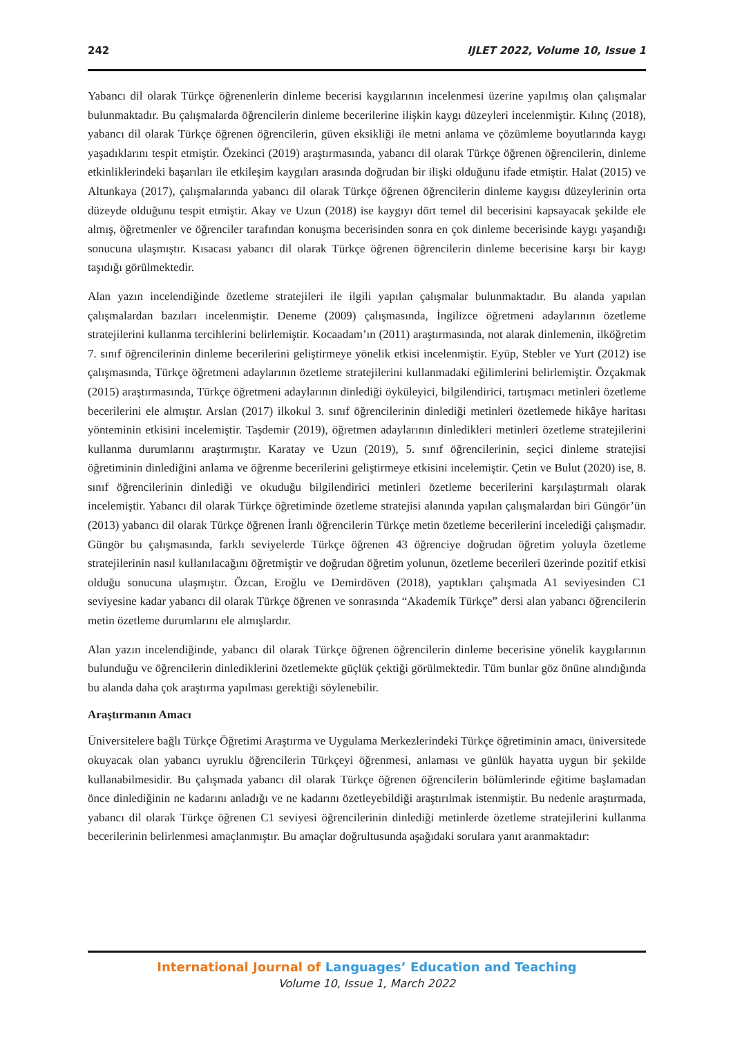242 IJLET 2022, Volume 10, Issue 1
Yabancı dil olarak Türkçe öğrenenlerin dinleme becerisi kaygılarının incelenmesi üzerine yapılmış olan çalışmalar bulunmaktadır. Bu çalışmalarda öğrencilerin dinleme becerilerine ilişkin kaygı düzeyleri incelenmiştir. Kılınç (2018), yabancı dil olarak Türkçe öğrenen öğrencilerin, güven eksikliği ile metni anlama ve çözümleme boyutlarında kaygı yaşadıklarını tespit etmiştir. Özekinci (2019) araştırmasında, yabancı dil olarak Türkçe öğrenen öğrencilerin, dinleme etkinliklerindeki başarıları ile etkileşim kaygıları arasında doğrudan bir ilişki olduğunu ifade etmiştir. Halat (2015) ve Altunkaya (2017), çalışmalarında yabancı dil olarak Türkçe öğrenen öğrencilerin dinleme kaygısı düzeylerinin orta düzeyde olduğunu tespit etmiştir. Akay ve Uzun (2018) ise kaygıyı dört temel dil becerisini kapsayacak şekilde ele almış, öğretmenler ve öğrenciler tarafından konuşma becerisinden sonra en çok dinleme becerisinde kaygı yaşandığı sonucuna ulaşmıştır. Kısacası yabancı dil olarak Türkçe öğrenen öğrencilerin dinleme becerisine karşı bir kaygı taşıdığı görülmektedir.
Alan yazın incelendiğinde özetleme stratejileri ile ilgili yapılan çalışmalar bulunmaktadır. Bu alanda yapılan çalışmalardan bazıları incelenmiştir. Deneme (2009) çalışmasında, İngilizce öğretmeni adaylarının özetleme stratejilerini kullanma tercihlerini belirlemiştir. Kocaadam’ın (2011) araştırmasında, not alarak dinlemenin, ilköğretim 7. sınıf öğrencilerinin dinleme becerilerini geliştirmeye yönelik etkisi incelenmiştir. Eyüp, Stebler ve Yurt (2012) ise çalışmasında, Türkçe öğretmeni adaylarının özetleme stratejilerini kullanmadaki eğilimlerini belirlemiştir. Özçakmak (2015) araştırmasında, Türkçe öğretmeni adaylarının dinlediği öyküleyici, bilgilendirici, tartışmacı metinleri özetleme becerilerini ele almıştır. Arslan (2017) ilkokul 3. sınıf öğrencilerinin dinlediği metinleri özetlemede hikâye haritası yönteminin etkisini incelemiştir. Taşdemir (2019), öğretmen adaylarının dinledikleri metinleri özetleme stratejilerini kullanma durumlarını araştırmıştır. Karatay ve Uzun (2019), 5. sınıf öğrencilerinin, seçici dinleme stratejisi öğretiminin dinlediğini anlama ve öğrenme becerilerini geliştirmeye etkisini incelemiştir. Çetin ve Bulut (2020) ise, 8. sınıf öğrencilerinin dinlediği ve okuduğu bilgilendirici metinleri özetleme becerilerini karşılaştırmalı olarak incelemiştir. Yabancı dil olarak Türkçe öğretiminde özetleme stratejisi alanında yapılan çalışmalardan biri Güngör’ün (2013) yabancı dil olarak Türkçe öğrenen İranlı öğrencilerin Türkçe metin özetleme becerilerini incelediği çalışmadır. Güngör bu çalışmasında, farklı seviyelerde Türkçe öğrenen 43 öğrenciye doğrudan öğretim yoluyla özetleme stratejilerinin nasıl kullanılacağını öğretmiştir ve doğrudan öğretim yolunun, özetleme becerileri üzerinde pozitif etkisi olduğu sonucuna ulaşmıştır. Özcan, Eroğlu ve Demirdöven (2018), yaptıkları çalışmada A1 seviyesinden C1 seviyesine kadar yabancı dil olarak Türkçe öğrenen ve sonrasında “Akademik Türkçe” dersi alan yabancı öğrencilerin metin özetleme durumlarını ele almışlardır.
Alan yazın incelendiğinde, yabancı dil olarak Türkçe öğrenen öğrencilerin dinleme becerisine yönelik kaygılarının bulunduğu ve öğrencilerin dinlediklerini özetlemekte güçlük çektiği görülmektedir. Tüm bunlar göz önüne alındığında bu alanda daha çok araştırma yapılması gerektiği söylenebilir.
Araştırmanın Amacı
Üniversitelere bağlı Türkçe Öğretimi Araştırma ve Uygulama Merkezlerindeki Türkçe öğretiminin amacı, üniversitede okuyacak olan yabancı uyruklu öğrencilerin Türkçeyi öğrenmesi, anlaması ve günlük hayatta uygun bir şekilde kullanabilmesidir. Bu çalışmada yabancı dil olarak Türkçe öğrenen öğrencilerin bölümlerinde eğitime başlamadan önce dinlediğinin ne kadarını anladığı ve ne kadarını özetleyebildiği araştırılmak istenmiştir. Bu nedenle araştırmada, yabancı dil olarak Türkçe öğrenen C1 seviyesi öğrencilerinin dinlediği metinlerde özetleme stratejilerini kullanma becerilerinin belirlenmesi amaçlanmıştır. Bu amaçlar doğrultusunda aşağıdaki sorulara yanıt aranmaktadır:
International Journal of Languages’ Education and Teaching
Volume 10, Issue 1, March 2022